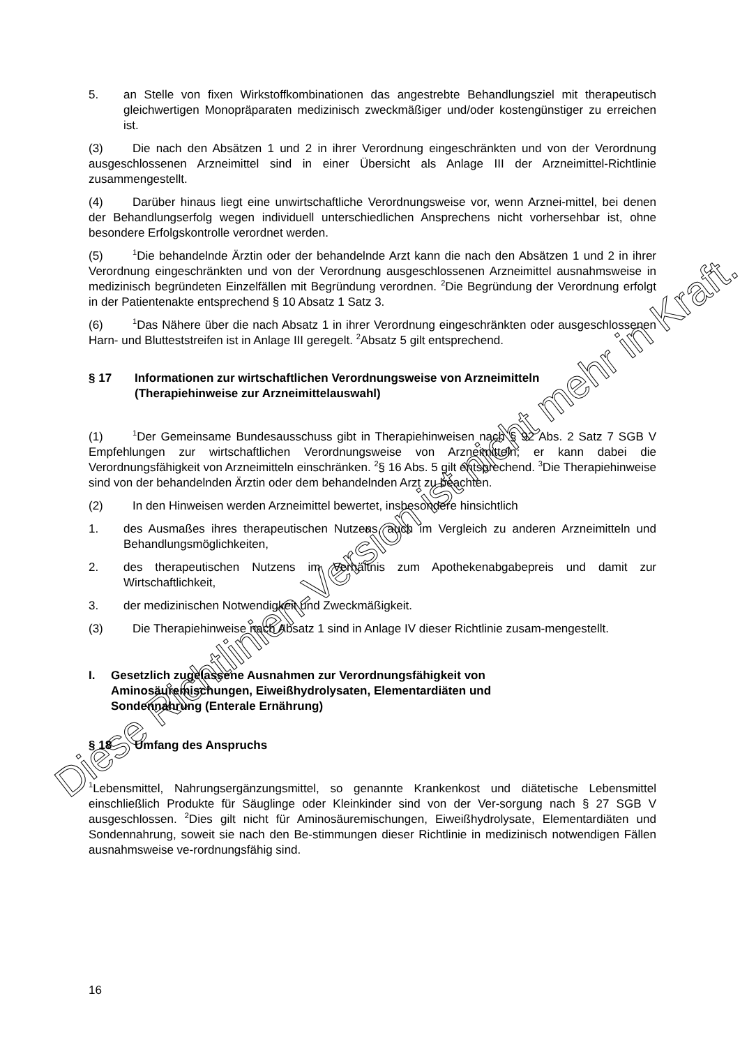5. an Stelle von fixen Wirkstoffkombinationen das angestrebte Behandlungsziel mit therapeutisch gleichwertigen Monopräparaten medizinisch zweckmäßiger und/oder kostengünstiger zu erreichen ist.
(3) Die nach den Absätzen 1 und 2 in ihrer Verordnung eingeschränkten und von der Verordnung ausgeschlossenen Arzneimittel sind in einer Übersicht als Anlage III der Arzneimittel-Richtlinie zusammengestellt.
(4) Darüber hinaus liegt eine unwirtschaftliche Verordnungsweise vor, wenn Arznei-mittel, bei denen der Behandlungserfolg wegen individuell unterschiedlichen Ansprechens nicht vorhersehbar ist, ohne besondere Erfolgskontrolle verordnet werden.
(5)<sup>1</sup>Die behandelnde Ärztin oder der behandelnde Arzt kann die nach den Absätzen 1 und 2 in ihrer Verordnung eingeschränkten und von der Verordnung ausgeschlossenen Arzneimittel ausnahmsweise in medizinisch begründeten Einzelfällen mit Begründung verordnen. <sup>2</sup>Die Begründung der Verordnung erfolgt in der Patientenakte entsprechend § 10 Absatz 1 Satz 3.
(6)<sup>1</sup>Das Nähere über die nach Absatz 1 in ihrer Verordnung eingeschränkten oder ausgeschlossenen Harn- und Blutteststreifen ist in Anlage III geregelt. <sup>2</sup>Absatz 5 gilt entsprechend.
§ 17 Informationen zur wirtschaftlichen Verordnungsweise von Arzneimitteln
(Therapiehinweise zur Arzneimittelauswahl)
(1)<sup>1</sup>Der Gemeinsame Bundesausschuss gibt in Therapiehinweisen nach § 92 Abs. 2 Satz 7 SGB V Empfehlungen zur wirtschaftlichen Verordnungsweise von Arzneimitteln; er kann dabei die Verordnungsfähigkeit von Arzneimitteln einschränken. <sup>2</sup>§ 16 Abs. 5 gilt entsprechend. <sup>3</sup>Die Therapiehinweise sind von der behandelnden Ärztin oder dem behandelnden Arzt zu beachten.
(2) In den Hinweisen werden Arzneimittel bewertet, insbesondere hinsichtlich
1. des Ausmaßes ihres therapeutischen Nutzens, auch im Vergleich zu anderen Arzneimitteln und Behandlungsmöglichkeiten,
2. des therapeutischen Nutzens im Verhältnis zum Apothekenabgabepreis und damit zur Wirtschaftlichkeit,
3. der medizinischen Notwendigkeit und Zweckmäßigkeit.
(3) Die Therapiehinweise nach Absatz 1 sind in Anlage IV dieser Richtlinie zusam-mengestellt.
I. Gesetzlich zugelassene Ausnahmen zur Verordnungsfähigkeit von
Aminosäuremischungen, Eiweißhydrolysaten, Elementardiäten und
Sondennahrung (Enterale Ernährung)
§ 18 Umfang des Anspruchs
<sup>1</sup> Lebensmittel, Nahrungsergänzungsmittel, so genannte Krankenkost und diätetische Lebensmittel einschließlich Produkte für Säuglinge oder Kleinkinder sind von der Ver-sorgung nach § 27 SGB V ausgeschlossen. <sup>2</sup>Dies gilt nicht für Aminosäuremischungen, Eiweißhydrolysate, Elementardiäten und Sondennahrung, soweit sie nach den Be-stimmungen dieser Richtlinie in medizinisch notwendigen Fällen ausnahmsweise ve-rordnungsfähig sind.
16
Diese Richtlinien-Version ist nicht mehr in Kraft.